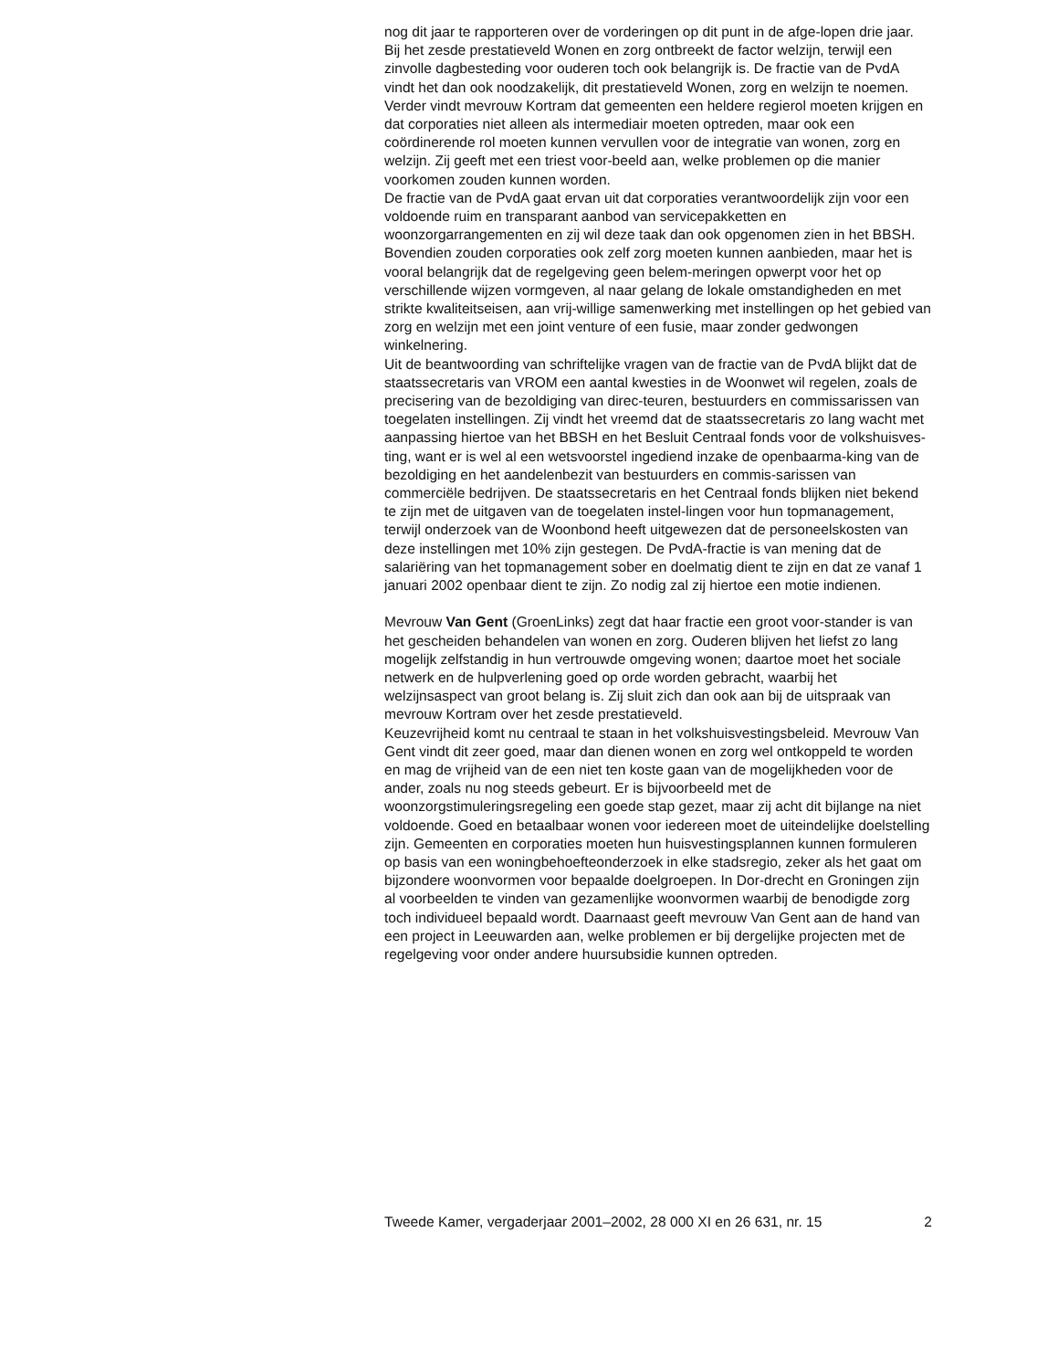nog dit jaar te rapporteren over de vorderingen op dit punt in de afge-lopen drie jaar.
Bij het zesde prestatieveld Wonen en zorg ontbreekt de factor welzijn, terwijl een zinvolle dagbesteding voor ouderen toch ook belangrijk is. De fractie van de PvdA vindt het dan ook noodzakelijk, dit prestatieveld Wonen, zorg en welzijn te noemen.
Verder vindt mevrouw Kortram dat gemeenten een heldere regierol moeten krijgen en dat corporaties niet alleen als intermediair moeten optreden, maar ook een coördinerende rol moeten kunnen vervullen voor de integratie van wonen, zorg en welzijn. Zij geeft met een triest voor-beeld aan, welke problemen op die manier voorkomen zouden kunnen worden.
De fractie van de PvdA gaat ervan uit dat corporaties verantwoordelijk zijn voor een voldoende ruim en transparant aanbod van servicepakketten en woonzorgarrangementen en zij wil deze taak dan ook opgenomen zien in het BBSH. Bovendien zouden corporaties ook zelf zorg moeten kunnen aanbieden, maar het is vooral belangrijk dat de regelgeving geen belem-meringen opwerpt voor het op verschillende wijzen vormgeven, al naar gelang de lokale omstandigheden en met strikte kwaliteitseisen, aan vrij-willige samenwerking met instellingen op het gebied van zorg en welzijn met een joint venture of een fusie, maar zonder gedwongen winkelnering.
Uit de beantwoording van schriftelijke vragen van de fractie van de PvdA blijkt dat de staatssecretaris van VROM een aantal kwesties in de Woonwet wil regelen, zoals de precisering van de bezoldiging van direc-teuren, bestuurders en commissarissen van toegelaten instellingen. Zij vindt het vreemd dat de staatssecretaris zo lang wacht met aanpassing hiertoe van het BBSH en het Besluit Centraal fonds voor de volkshuisves-ting, want er is wel al een wetsvoorstel ingediend inzake de openbaarma-king van de bezoldiging en het aandelenbezit van bestuurders en commis-sarissen van commerciële bedrijven. De staatssecretaris en het Centraal fonds blijken niet bekend te zijn met de uitgaven van de toegelaten instel-lingen voor hun topmanagement, terwijl onderzoek van de Woonbond heeft uitgewezen dat de personeelskosten van deze instellingen met 10% zijn gestegen. De PvdA-fractie is van mening dat de salariëring van het topmanagement sober en doelmatig dient te zijn en dat ze vanaf 1 januari 2002 openbaar dient te zijn. Zo nodig zal zij hiertoe een motie indienen.
Mevrouw Van Gent (GroenLinks) zegt dat haar fractie een groot voor-stander is van het gescheiden behandelen van wonen en zorg. Ouderen blijven het liefst zo lang mogelijk zelfstandig in hun vertrouwde omgeving wonen; daartoe moet het sociale netwerk en de hulpverlening goed op orde worden gebracht, waarbij het welzijnsaspect van groot belang is. Zij sluit zich dan ook aan bij de uitspraak van mevrouw Kortram over het zesde prestatieveld.
Keuzevrijheid komt nu centraal te staan in het volkshuisvestingsbeleid. Mevrouw Van Gent vindt dit zeer goed, maar dan dienen wonen en zorg wel ontkoppeld te worden en mag de vrijheid van de een niet ten koste gaan van de mogelijkheden voor de ander, zoals nu nog steeds gebeurt. Er is bijvoorbeeld met de woonzorgstimuleringsregeling een goede stap gezet, maar zij acht dit bijlange na niet voldoende. Goed en betaalbaar wonen voor iedereen moet de uiteindelijke doelstelling zijn. Gemeenten en corporaties moeten hun huisvestingsplannen kunnen formuleren op basis van een woningbehoefteonderzoek in elke stadsregio, zeker als het gaat om bijzondere woonvormen voor bepaalde doelgroepen. In Dor-drecht en Groningen zijn al voorbeelden te vinden van gezamenlijke woonvormen waarbij de benodigde zorg toch individueel bepaald wordt. Daarnaast geeft mevrouw Van Gent aan de hand van een project in Leeuwarden aan, welke problemen er bij dergelijke projecten met de regelgeving voor onder andere huursubsidie kunnen optreden.
Tweede Kamer, vergaderjaar 2001–2002, 28 000 XI en 26 631, nr. 15 2